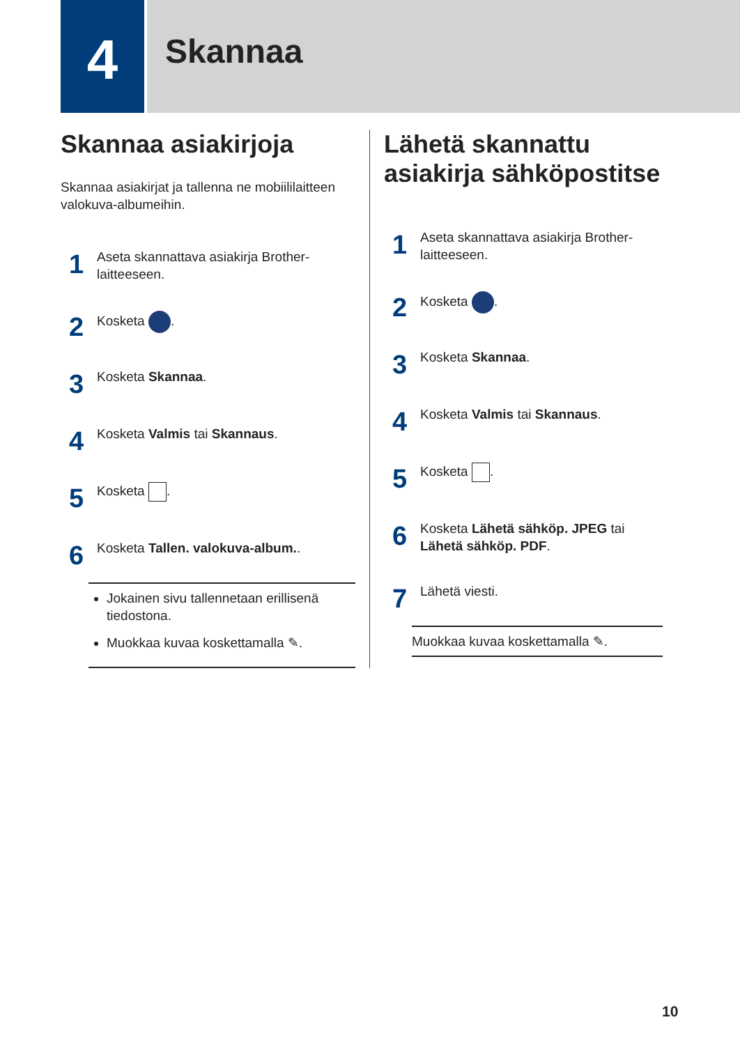4
Skannaa
Skannaa asiakirjoja
Skannaa asiakirjat ja tallenna ne mobiililaitteen valokuva-albumeihin.
1
Aseta skannattava asiakirja Brother-laitteeseen.
2
Kosketa .
3
Kosketa Skannaa.
4
Kosketa Valmis tai Skannaus.
5
Kosketa .
6
Kosketa Tallen. valokuva-album..
Jokainen sivu tallennetaan erillisenä tiedostona.
Muokkaa kuvaa koskettamalla ✎.
Lähetä skannattu asiakirja sähköpostitse
1
Aseta skannattava asiakirja Brother-laitteeseen.
2
Kosketa .
3
Kosketa Skannaa.
4
Kosketa Valmis tai Skannaus.
5
Kosketa .
6
Kosketa Lähetä sähköp. JPEG tai Lähetä sähköp. PDF.
7
Lähetä viesti.
Muokkaa kuvaa koskettamalla ✎.
10